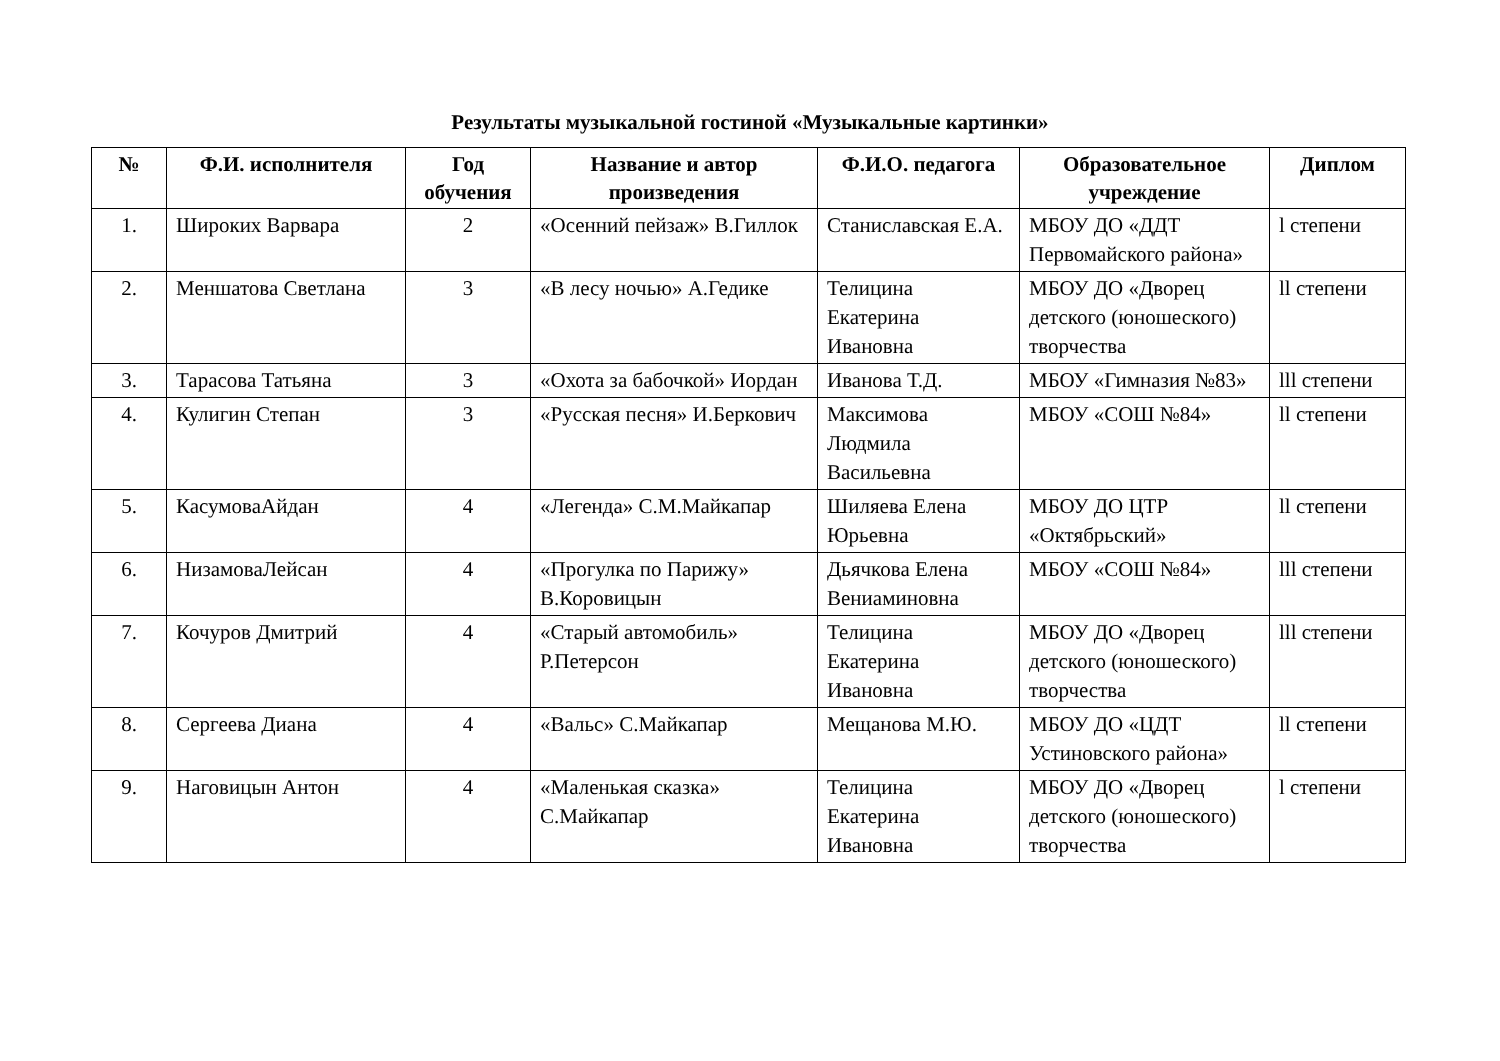Результаты музыкальной гостиной «Музыкальные картинки»
| № | Ф.И. исполнителя | Год обучения | Название и автор произведения | Ф.И.О. педагога | Образовательное учреждение | Диплом |
| --- | --- | --- | --- | --- | --- | --- |
| 1. | Широких Варвара | 2 | «Осенний пейзаж» В.Гиллок | Станиславская Е.А. | МБОУ ДО «ДДТ Первомайского района» | l степени |
| 2. | Меншатова Светлана | 3 | «В лесу ночью» А.Гедике | Телицина Екатерина Ивановна | МБОУ ДО «Дворец детского (юношеского) творчества | ll степени |
| 3. | Тарасова Татьяна | 3 | «Охота за бабочкой» Иордан | Иванова Т.Д. | МБОУ «Гимназия №83» | lll степени |
| 4. | Кулигин Степан | 3 | «Русская песня» И.Беркович | Максимова Людмила Васильевна | МБОУ «СОШ №84» | ll степени |
| 5. | КасумоваАйдан | 4 | «Легенда» С.М.Майкапар | Шиляева Елена Юрьевна | МБОУ ДО ЦТР «Октябрьский» | ll степени |
| 6. | НизамоваЛейсан | 4 | «Прогулка по Парижу» В.Коровицын | Дьячкова Елена Вениаминовна | МБОУ «СОШ №84» | lll степени |
| 7. | Кочуров Дмитрий | 4 | «Старый автомобиль» Р.Петерсон | Телицина Екатерина Ивановна | МБОУ ДО «Дворец детского (юношеского) творчества | lll степени |
| 8. | Сергеева Диана | 4 | «Вальс» С.Майкапар | Мещанова М.Ю. | МБОУ ДО «ЦДТ Устиновского района» | ll степени |
| 9. | Наговицын Антон | 4 | «Маленькая сказка» С.Майкапар | Телицина Екатерина Ивановна | МБОУ ДО «Дворец детского (юношеского) творчества | l степени |